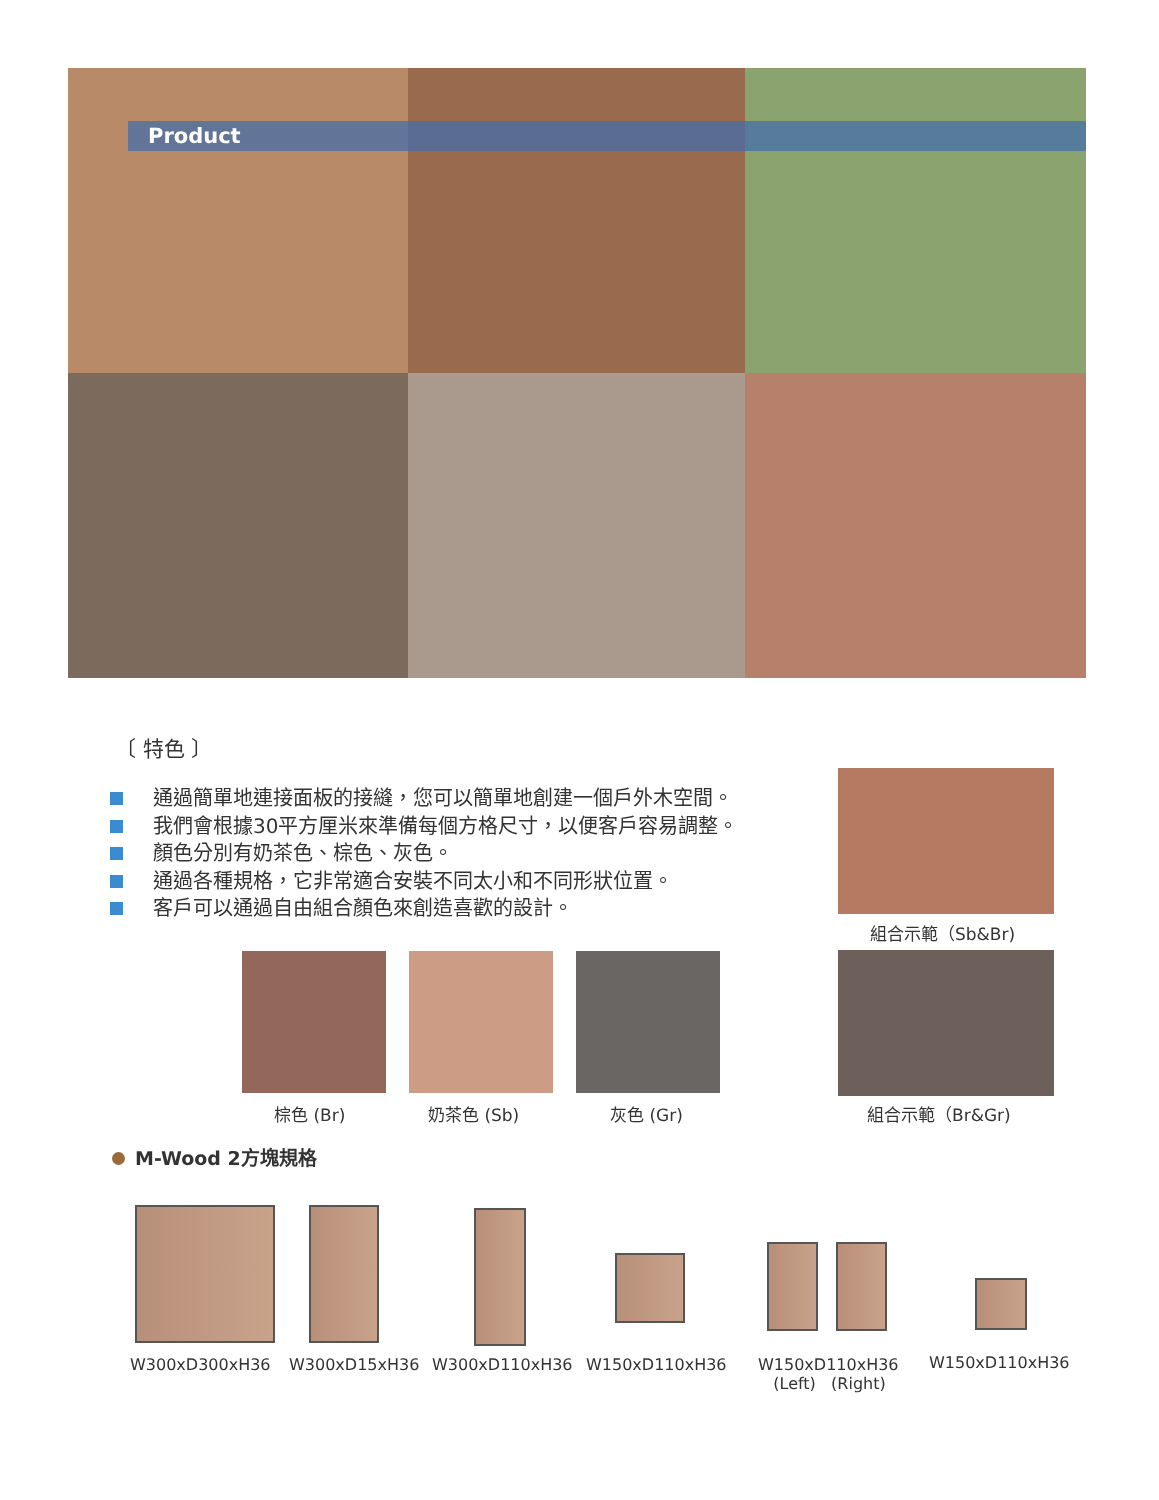Product
〔 特色 〕
通過簡單地連接面板的接縫，您可以簡單地創建一個戶外木空間。
我們會根據30平方厘米來準備每個方格尺寸，以便客戶容易調整。
顏色分別有奶茶色、棕色、灰色。
通過各種規格，它非常適合安裝不同太小和不同形狀位置。
客戶可以通過自由組合顏色來創造喜歡的設計。
組合示範（Sb&Br)
棕色 (Br) 奶茶色 (Sb) 灰色 (Gr) 組合示範（Br&Gr)
M-Wood 2方塊規格
W300xD300xH36 W300xD15xH36 W300xD110xH36 W150xD110xH36
W150xD110xH36
(Left) (Right)
W150xD110xH36